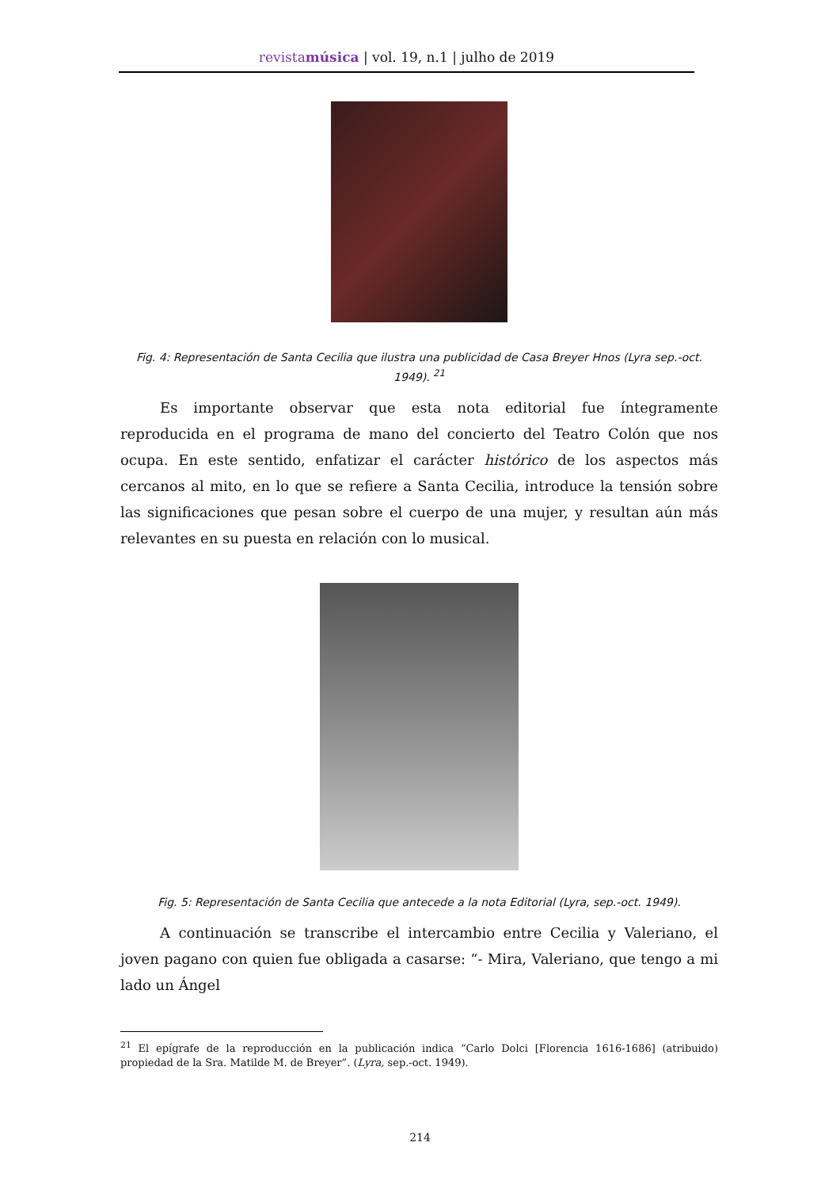revistamúsica | vol. 19, n.1 | julho de 2019
Fig. 4: Representación de Santa Cecilia que ilustra una publicidad de Casa Breyer Hnos (Lyra sep.-oct. 1949). <sup>21</sup>
Es importante observar que esta nota editorial fue íntegramente reproducida en el programa de mano del concierto del Teatro Colón que nos ocupa. En este sentido, enfatizar el carácter histórico de los aspectos más cercanos al mito, en lo que se refiere a Santa Cecilia, introduce la tensión sobre las significaciones que pesan sobre el cuerpo de una mujer, y resultan aún más relevantes en su puesta en relación con lo musical.
Fig. 5: Representación de Santa Cecilia que antecede a la nota Editorial (Lyra, sep.-oct. 1949).
A continuación se transcribe el intercambio entre Cecilia y Valeriano, el joven pagano con quien fue obligada a casarse: “- Mira, Valeriano, que tengo a mi lado un Ángel
<sup>21</sup> El epígrafe de la reproducción en la publicación indica “Carlo Dolci [Florencia 1616-1686] (atribuido) propiedad de la Sra. Matilde M. de Breyer”. (Lyra, sep.-oct. 1949).
214